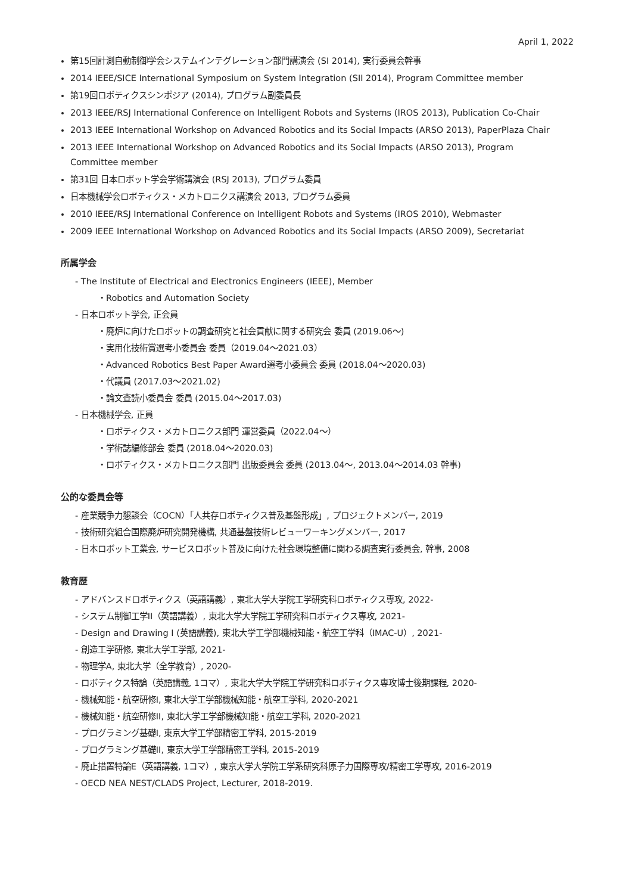April 1, 2022
第15回計測自動制御学会システムインテグレーション部門講演会 (SI 2014), 実行委員会幹事
2014 IEEE/SICE International Symposium on System Integration (SII 2014), Program Committee member
第19回ロボティクスシンポジア (2014), プログラム副委員長
2013 IEEE/RSJ International Conference on Intelligent Robots and Systems (IROS 2013), Publication Co-Chair
2013 IEEE International Workshop on Advanced Robotics and its Social Impacts (ARSO 2013), PaperPlaza Chair
2013 IEEE International Workshop on Advanced Robotics and its Social Impacts (ARSO 2013), Program Committee member
第31回 日本ロボット学会学術講演会 (RSJ 2013), プログラム委員
日本機械学会ロボティクス・メカトロニクス講演会 2013, プログラム委員
2010 IEEE/RSJ International Conference on Intelligent Robots and Systems (IROS 2010), Webmaster
2009 IEEE International Workshop on Advanced Robotics and its Social Impacts (ARSO 2009), Secretariat
所属学会
- The Institute of Electrical and Electronics Engineers (IEEE), Member
・Robotics and Automation Society
- 日本ロボット学会, 正会員
・廃炉に向けたロボットの調査研究と社会貢献に関する研究会 委員 (2019.06〜)
・実用化技術賞選考小委員会 委員（2019.04〜2021.03）
・Advanced Robotics Best Paper Award選考小委員会 委員 (2018.04〜2020.03)
・代議員 (2017.03〜2021.02)
・論文査読小委員会 委員 (2015.04〜2017.03)
- 日本機械学会, 正員
・ロボティクス・メカトロニクス部門 運営委員（2022.04〜）
・学術誌編修部会 委員 (2018.04〜2020.03)
・ロボティクス・メカトロニクス部門 出版委員会 委員 (2013.04〜, 2013.04〜2014.03 幹事)
公的な委員会等
- 産業競争力懇談会（COCN）「人共存ロボティクス普及基盤形成」, プロジェクトメンバー, 2019
- 技術研究組合国際廃炉研究開発機構, 共通基盤技術レビューワーキングメンバー, 2017
- 日本ロボット工業会, サービスロボット普及に向けた社会環境整備に関わる調査実行委員会, 幹事, 2008
教育歴
- アドバンスドロボティクス（英語講義）, 東北大学大学院工学研究科ロボティクス専攻, 2022-
- システム制御工学II（英語講義）, 東北大学大学院工学研究科ロボティクス専攻, 2021-
- Design and Drawing I (英語講義), 東北大学工学部機械知能・航空工学科（IMAC-U）, 2021-
- 創造工学研修, 東北大学工学部, 2021-
- 物理学A, 東北大学（全学教育）, 2020-
- ロボティクス特論（英語講義, 1コマ）, 東北大学大学院工学研究科ロボティクス専攻博士後期課程, 2020-
- 機械知能・航空研修I, 東北大学工学部機械知能・航空工学科, 2020-2021
- 機械知能・航空研修II, 東北大学工学部機械知能・航空工学科, 2020-2021
- プログラミング基礎I, 東京大学工学部精密工学科, 2015-2019
- プログラミング基礎II, 東京大学工学部精密工学科, 2015-2019
- 廃止措置特論E（英語講義, 1コマ）, 東京大学大学院工学系研究科原子力国際専攻/精密工学専攻, 2016-2019
- OECD NEA NEST/CLADS Project, Lecturer, 2018-2019.